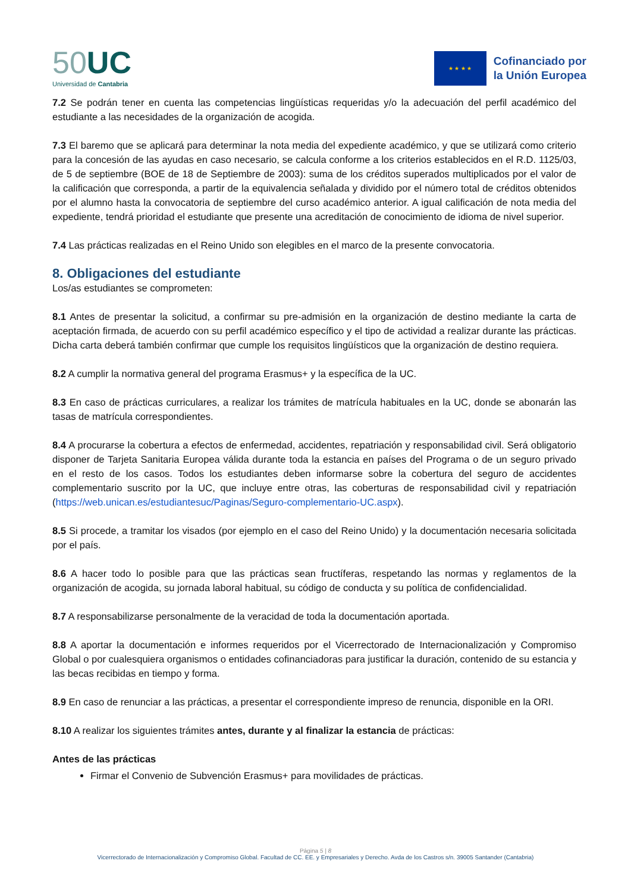50 UC
Universidad de Cantabria
★ ★ ★ ★
Cofinanciado por
la Unión Europea
7.2 Se podrán tener en cuenta las competencias lingüísticas requeridas y/o la adecuación del perfil académico del estudiante a las necesidades de la organización de acogida.
7.3 El baremo que se aplicará para determinar la nota media del expediente académico, y que se utilizará como criterio para la concesión de las ayudas en caso necesario, se calcula conforme a los criterios establecidos en el R.D. 1125/03, de 5 de septiembre (BOE de 18 de Septiembre de 2003): suma de los créditos superados multiplicados por el valor de la calificación que corresponda, a partir de la equivalencia señalada y dividido por el número total de créditos obtenidos por el alumno hasta la convocatoria de septiembre del curso académico anterior. A igual calificación de nota media del expediente, tendrá prioridad el estudiante que presente una acreditación de conocimiento de idioma de nivel superior.
7.4 Las prácticas realizadas en el Reino Unido son elegibles en el marco de la presente convocatoria.
8. Obligaciones del estudiante
Los/as estudiantes se comprometen:
8.1 Antes de presentar la solicitud, a confirmar su pre-admisión en la organización de destino mediante la carta de aceptación firmada, de acuerdo con su perfil académico específico y el tipo de actividad a realizar durante las prácticas. Dicha carta deberá también confirmar que cumple los requisitos lingüísticos que la organización de destino requiera.
8.2 A cumplir la normativa general del programa Erasmus+ y la específica de la UC.
8.3 En caso de prácticas curriculares, a realizar los trámites de matrícula habituales en la UC, donde se abonarán las tasas de matrícula correspondientes.
8.4 A procurarse la cobertura a efectos de enfermedad, accidentes, repatriación y responsabilidad civil. Será obligatorio disponer de Tarjeta Sanitaria Europea válida durante toda la estancia en países del Programa o de un seguro privado en el resto de los casos. Todos los estudiantes deben informarse sobre la cobertura del seguro de accidentes complementario suscrito por la UC, que incluye entre otras, las coberturas de responsabilidad civil y repatriación (https://web.unican.es/estudiantesuc/Paginas/Seguro-complementario-UC.aspx).
8.5 Si procede, a tramitar los visados (por ejemplo en el caso del Reino Unido) y la documentación necesaria solicitada por el país.
8.6 A hacer todo lo posible para que las prácticas sean fructíferas, respetando las normas y reglamentos de la organización de acogida, su jornada laboral habitual, su código de conducta y su política de confidencialidad.
8.7 A responsabilizarse personalmente de la veracidad de toda la documentación aportada.
8.8 A aportar la documentación e informes requeridos por el Vicerrectorado de Internacionalización y Compromiso Global o por cualesquiera organismos o entidades cofinanciadoras para justificar la duración, contenido de su estancia y las becas recibidas en tiempo y forma.
8.9 En caso de renunciar a las prácticas, a presentar el correspondiente impreso de renuncia, disponible en la ORI.
8.10 A realizar los siguientes trámites antes, durante y al finalizar la estancia de prácticas:
Antes de las prácticas
Firmar el Convenio de Subvención Erasmus+ para movilidades de prácticas.
Página 5 | 8
Vicerrectorado de Internacionalización y Compromiso Global. Facultad de CC. EE. y Empresariales y Derecho. Avda de los Castros s/n. 39005 Santander (Cantabria)